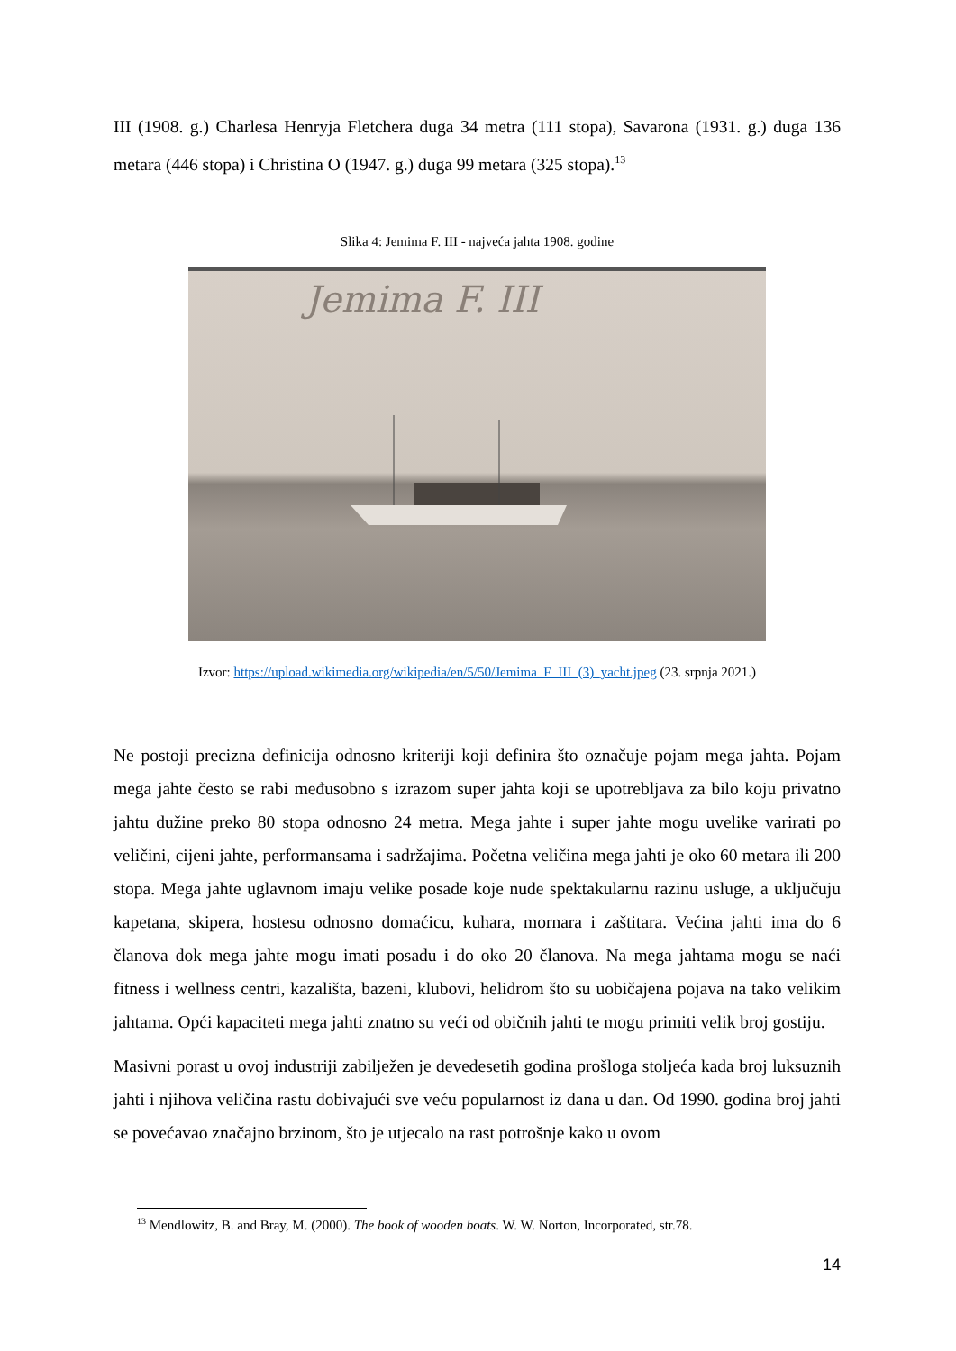III (1908. g.) Charlesa Henryja Fletchera duga 34 metra (111 stopa), Savarona (1931. g.) duga 136 metara (446 stopa) i Christina O (1947. g.) duga 99 metara (325 stopa).<sup>13</sup>
Slika 4: Jemima F. III - najveća jahta 1908. godine
Jemima F. III
Izvor: https://upload.wikimedia.org/wikipedia/en/5/50/Jemima_F_III_(3)_yacht.jpeg (23. srpnja 2021.)
Ne postoji precizna definicija odnosno kriteriji koji definira što označuje pojam mega jahta. Pojam mega jahte često se rabi međusobno s izrazom super jahta koji se upotrebljava za bilo koju privatno jahtu dužine preko 80 stopa odnosno 24 metra. Mega jahte i super jahte mogu uvelike varirati po veličini, cijeni jahte, performansama i sadržajima. Početna veličina mega jahti je oko 60 metara ili 200 stopa. Mega jahte uglavnom imaju velike posade koje nude spektakularnu razinu usluge, a uključuju kapetana, skipera, hostesu odnosno domaćicu, kuhara, mornara i zaštitara. Većina jahti ima do 6 članova dok mega jahte mogu imati posadu i do oko 20 članova. Na mega jahtama mogu se naći fitness i wellness centri, kazališta, bazeni, klubovi, helidrom što su uobičajena pojava na tako velikim jahtama. Opći kapaciteti mega jahti znatno su veći od običnih jahti te mogu primiti velik broj gostiju.
Masivni porast u ovoj industriji zabilježen je devedesetih godina prošloga stoljeća kada broj luksuznih jahti i njihova veličina rastu dobivajući sve veću popularnost iz dana u dan. Od 1990. godina broj jahti se povećavao značajno brzinom, što je utjecalo na rast potrošnje kako u ovom
<sup>13</sup> Mendlowitz, B. and Bray, M. (2000). The book of wooden boats. W. W. Norton, Incorporated, str.78.
14